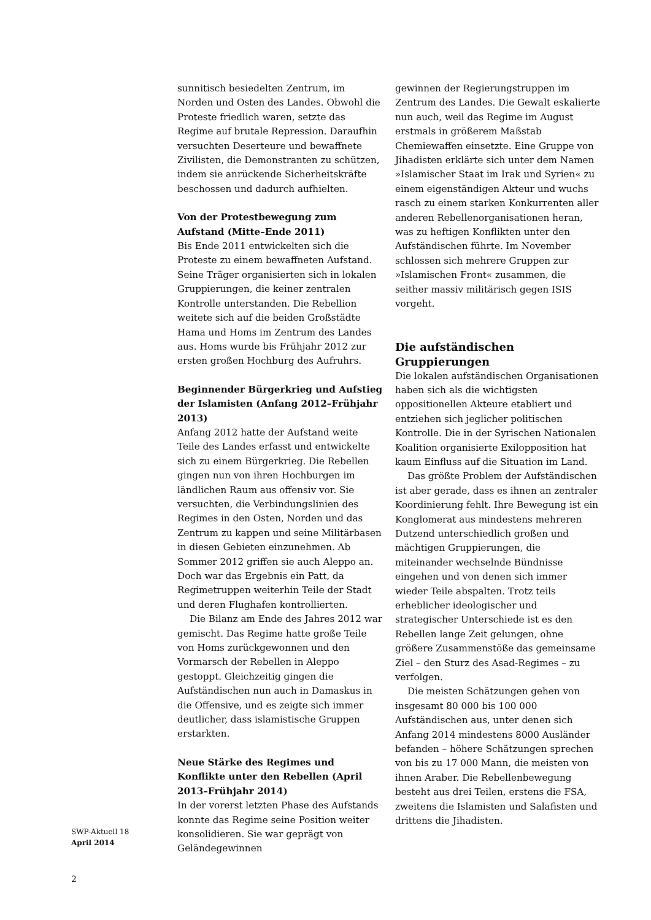sunnitisch besiedelten Zentrum, im Norden und Osten des Landes. Obwohl die Proteste friedlich waren, setzte das Regime auf brutale Repression. Daraufhin versuchten Deserteure und bewaffnete Zivilisten, die Demonstranten zu schützen, indem sie anrückende Sicherheitskräfte beschossen und dadurch aufhielten.
Von der Protestbewegung zum Aufstand (Mitte–Ende 2011)
Bis Ende 2011 entwickelten sich die Proteste zu einem bewaffneten Aufstand. Seine Träger organisierten sich in lokalen Gruppierungen, die keiner zentralen Kontrolle unterstanden. Die Rebellion weitete sich auf die beiden Großstädte Hama und Homs im Zentrum des Landes aus. Homs wurde bis Frühjahr 2012 zur ersten großen Hochburg des Aufruhrs.
Beginnender Bürgerkrieg und Aufstieg der Islamisten (Anfang 2012–Frühjahr 2013)
Anfang 2012 hatte der Aufstand weite Teile des Landes erfasst und entwickelte sich zu einem Bürgerkrieg. Die Rebellen gingen nun von ihren Hochburgen im ländlichen Raum aus offensiv vor. Sie versuchten, die Verbindungslinien des Regimes in den Osten, Norden und das Zentrum zu kappen und seine Militärbasen in diesen Gebieten einzunehmen. Ab Sommer 2012 griffen sie auch Aleppo an. Doch war das Ergebnis ein Patt, da Regimetruppen weiterhin Teile der Stadt und deren Flughafen kontrollierten.
Die Bilanz am Ende des Jahres 2012 war gemischt. Das Regime hatte große Teile von Homs zurückgewonnen und den Vormarsch der Rebellen in Aleppo gestoppt. Gleichzeitig gingen die Aufständischen nun auch in Damaskus in die Offensive, und es zeigte sich immer deutlicher, dass islamistische Gruppen erstarkten.
Neue Stärke des Regimes und Konflikte unter den Rebellen (April 2013–Frühjahr 2014)
In der vorerst letzten Phase des Aufstands konnte das Regime seine Position weiter konsolidieren. Sie war geprägt von Geländegewinnen
gewinnen der Regierungstruppen im Zentrum des Landes. Die Gewalt eskalierte nun auch, weil das Regime im August erstmals in größerem Maßstab Chemiewaffen einsetzte. Eine Gruppe von Jihadisten erklärte sich unter dem Namen »Islamischer Staat im Irak und Syrien« zu einem eigenständigen Akteur und wuchs rasch zu einem starken Konkurrenten aller anderen Rebellenorganisationen heran, was zu heftigen Konflikten unter den Aufständischen führte. Im November schlossen sich mehrere Gruppen zur »Islamischen Front« zusammen, die seither massiv militärisch gegen ISIS vorgeht.
Die aufständischen Gruppierungen
Die lokalen aufständischen Organisationen haben sich als die wichtigsten oppositionellen Akteure etabliert und entziehen sich jeglicher politischen Kontrolle. Die in der Syrischen Nationalen Koalition organisierte Exilopposition hat kaum Einfluss auf die Situation im Land.
Das größte Problem der Aufständischen ist aber gerade, dass es ihnen an zentraler Koordinierung fehlt. Ihre Bewegung ist ein Konglomerat aus mindestens mehreren Dutzend unterschiedlich großen und mächtigen Gruppierungen, die miteinander wechselnde Bündnisse eingehen und von denen sich immer wieder Teile abspalten. Trotz teils erheblicher ideologischer und strategischer Unterschiede ist es den Rebellen lange Zeit gelungen, ohne größere Zusammenstöße das gemeinsame Ziel – den Sturz des Asad-Regimes – zu verfolgen.
Die meisten Schätzungen gehen von insgesamt 80 000 bis 100 000 Aufständischen aus, unter denen sich Anfang 2014 mindestens 8000 Ausländer befanden – höhere Schätzungen sprechen von bis zu 17 000 Mann, die meisten von ihnen Araber. Die Rebellenbewegung besteht aus drei Teilen, erstens die FSA, zweitens die Islamisten und Salafisten und drittens die Jihadisten.
SWP-Aktuell 18
April 2014
2